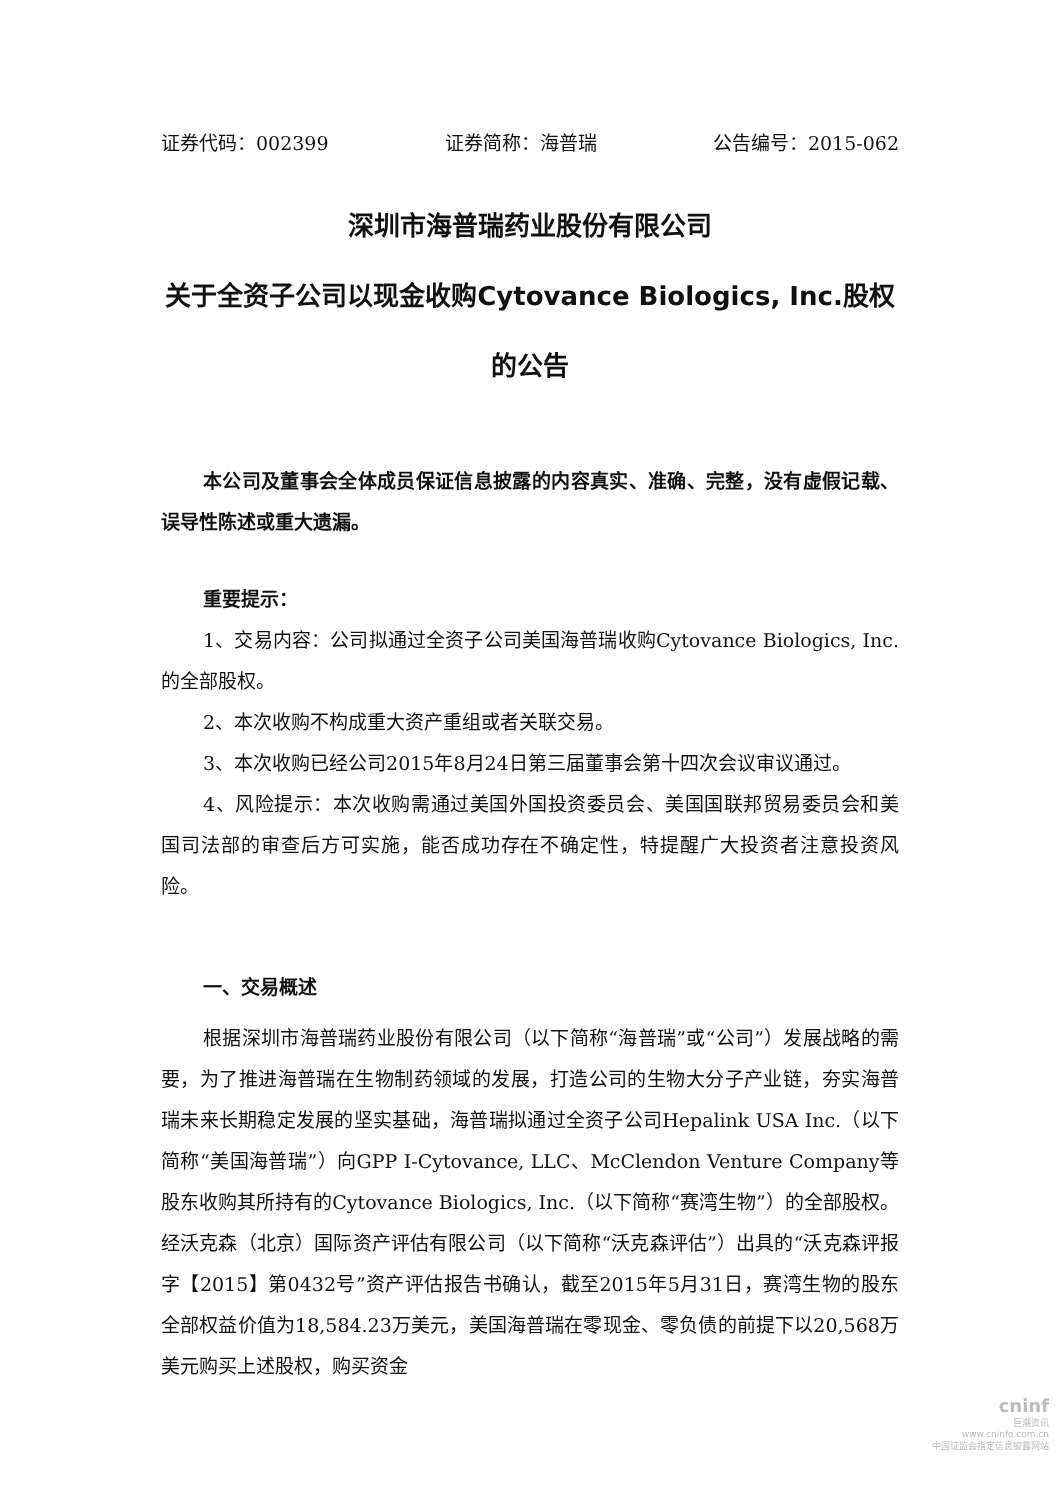证券代码：002399 证券简称：海普瑞 公告编号：2015-062
深圳市海普瑞药业股份有限公司
关于全资子公司以现金收购Cytovance Biologics, Inc.股权的公告
本公司及董事会全体成员保证信息披露的内容真实、准确、完整，没有虚假记载、误导性陈述或重大遗漏。
重要提示：
1、交易内容：公司拟通过全资子公司美国海普瑞收购Cytovance Biologics, Inc.的全部股权。
2、本次收购不构成重大资产重组或者关联交易。
3、本次收购已经公司2015年8月24日第三届董事会第十四次会议审议通过。
4、风险提示：本次收购需通过美国外国投资委员会、美国国联邦贸易委员会和美国司法部的审查后方可实施，能否成功存在不确定性，特提醒广大投资者注意投资风险。
一、交易概述
根据深圳市海普瑞药业股份有限公司（以下简称“海普瑞”或“公司”）发展战略的需要，为了推进海普瑞在生物制药领域的发展，打造公司的生物大分子产业链，夯实海普瑞未来长期稳定发展的坚实基础，海普瑞拟通过全资子公司Hepalink USA Inc.（以下简称“美国海普瑞”）向GPP I-Cytovance, LLC、McClendon Venture Company等股东收购其所持有的Cytovance Biologics, Inc.（以下简称“赛湾生物”）的全部股权。经沃克森（北京）国际资产评估有限公司（以下简称“沃克森评估”）出具的“沃克森评报字【2015】第0432号”资产评估报告书确认，截至2015年5月31日，赛湾生物的股东全部权益价值为18,584.23万美元，美国海普瑞在零现金、零负债的前提下以20,568万美元购买上述股权，购买资金
cninf
巨潮资讯
www.cninfo.com.cn
中国证监会指定信息披露网站